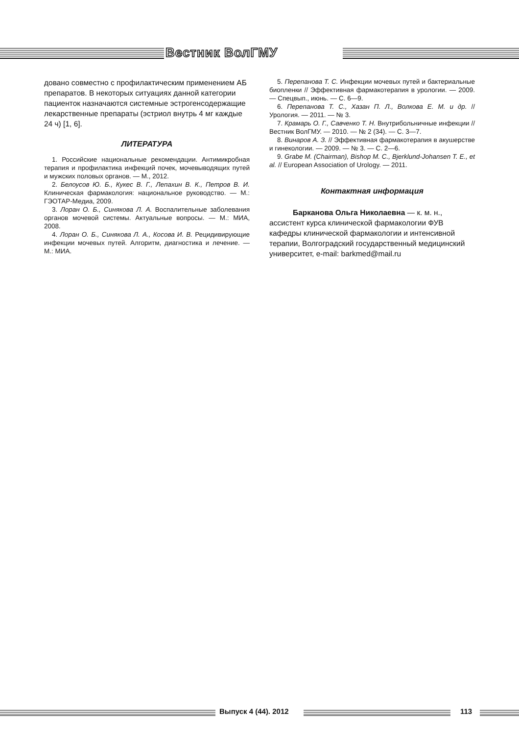Вестник ВолГМУ
довано совместно с профилактическим применением АБ препаратов. В некоторых ситуациях данной категории пациенток назначаются системные эстрогенсодержащие лекарственные препараты (эстриол внутрь 4 мг каждые 24 ч) [1, 6].
ЛИТЕРАТУРА
1. Российские национальные рекомендации. Антимикробная терапия и профилактика инфекций почек, мочевыводящих путей и мужских половых органов. — М., 2012.
2. Белоусов Ю. Б., Кукес В. Г., Лепахин В. К., Петров В. И. Клиническая фармакология: национальное руководство. — М.: ГЭОТАР-Медиа, 2009.
3. Лоран О. Б., Синякова Л. А. Воспалительные заболевания органов мочевой системы. Актуальные вопросы. — М.: МИА, 2008.
4. Лоран О. Б., Синякова Л. А., Косова И. В. Рецидивирующие инфекции мочевых путей. Алгоритм, диагностика и лечение. — М.: МИА.
5. Перепанова Т. С. Инфекции мочевых путей и бактериальные биопленки // Эффективная фармакотерапия в урологии. — 2009. — Спецвып., июнь. — С. 6—9.
6. Перепанова Т. С., Хазан П. Л., Волкова Е. М. и др. // Урология. — 2011. — № 3.
7. Крамарь О. Г., Савченко Т. Н. Внутрибольничные инфекции // Вестник ВолГМУ. — 2010. — № 2 (34). — С. 3—7.
8. Винаров А. З. // Эффективная фармакотерапия в акушерстве и гинекологии. — 2009. — № 3. — С. 2—6.
9. Grabe M. (Chairman), Bishop M. C., Bjerklund-Johansen T. E., et al. // European Association of Urology. — 2011.
Контактная информация
Барканова Ольга Николаевна — к. м. н., ассистент курса клинической фармакологии ФУВ кафедры клинической фармакологии и интенсивной терапии, Волгоградский государственный медицинский университет, e-mail: barkmed@mail.ru
Выпуск 4 (44). 2012 113